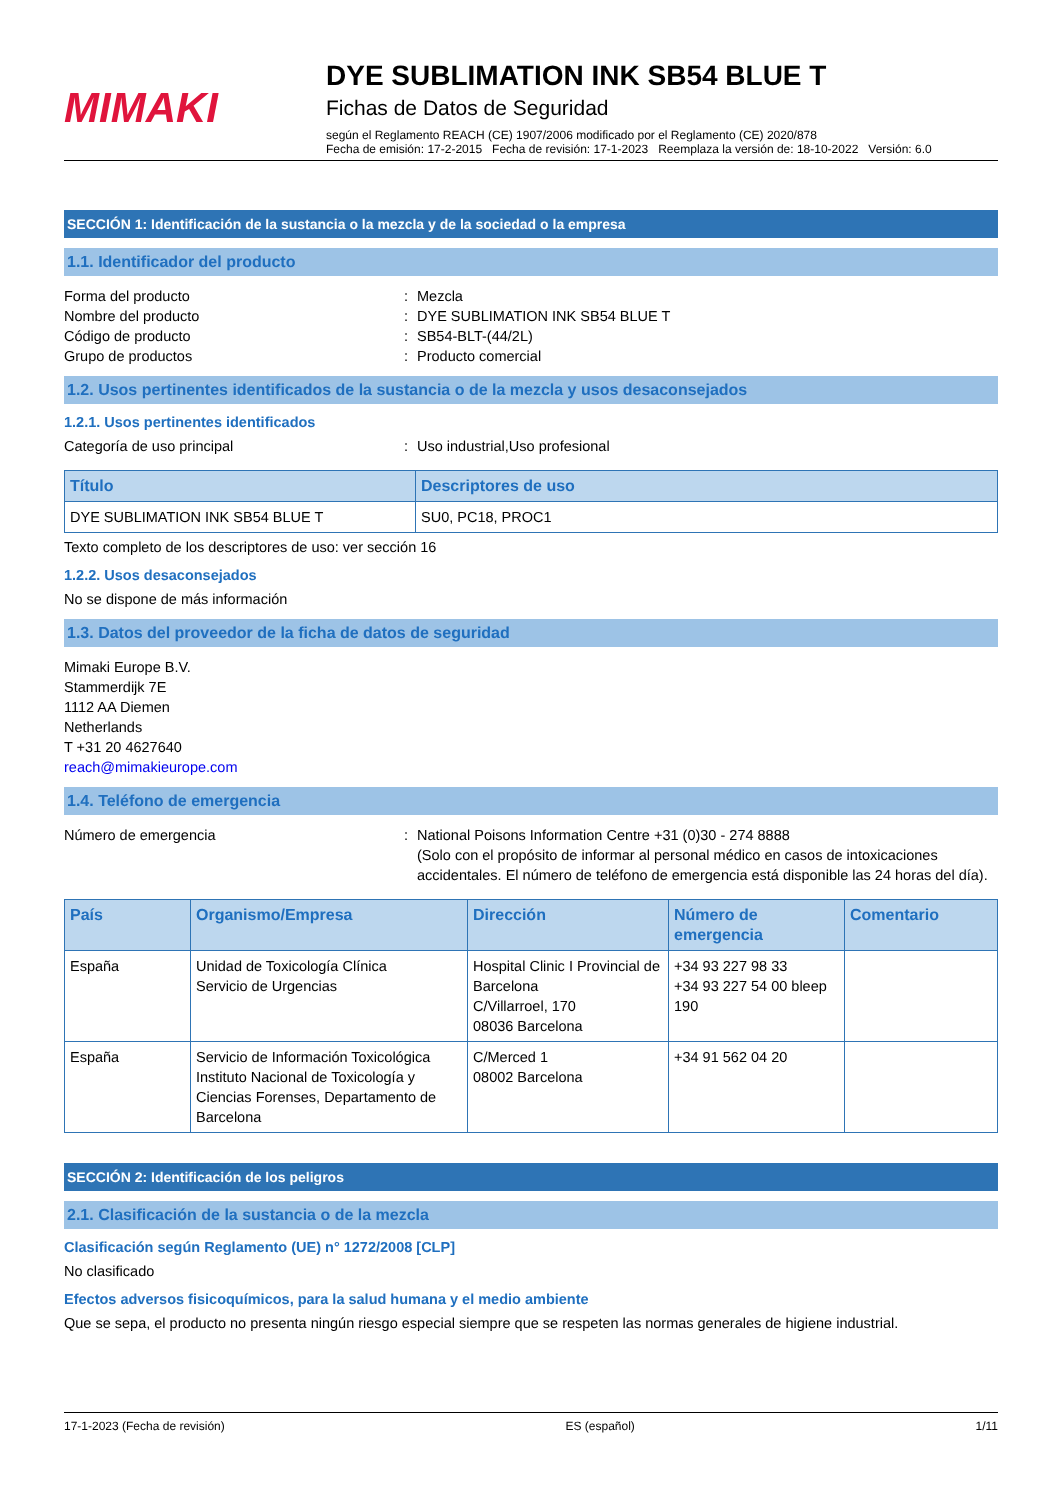MIMAKI
DYE SUBLIMATION INK SB54 BLUE T
Fichas de Datos de Seguridad
según el Reglamento REACH (CE) 1907/2006 modificado por el Reglamento (CE) 2020/878
Fecha de emisión: 17-2-2015 Fecha de revisión: 17-1-2023 Reemplaza la versión de: 18-10-2022 Versión: 6.0
SECCIÓN 1: Identificación de la sustancia o la mezcla y de la sociedad o la empresa
1.1. Identificador del producto
Forma del producto: Mezcla
Nombre del producto: DYE SUBLIMATION INK SB54 BLUE T
Código de producto: SB54-BLT-(44/2L)
Grupo de productos: Producto comercial
1.2. Usos pertinentes identificados de la sustancia o de la mezcla y usos desaconsejados
1.2.1. Usos pertinentes identificados
Categoría de uso principal: Uso industrial,Uso profesional
| Título | Descriptores de uso |
| --- | --- |
| DYE SUBLIMATION INK SB54 BLUE T | SU0, PC18, PROC1 |
Texto completo de los descriptores de uso: ver sección 16
1.2.2. Usos desaconsejados
No se dispone de más información
1.3. Datos del proveedor de la ficha de datos de seguridad
Mimaki Europe B.V.
Stammerdijk 7E
1112 AA Diemen
Netherlands
T +31 20 4627640
reach@mimakieurope.com
1.4. Teléfono de emergencia
Número de emergencia: National Poisons Information Centre +31 (0)30 - 274 8888
(Solo con el propósito de informar al personal médico en casos de intoxicaciones accidentales. El número de teléfono de emergencia está disponible las 24 horas del día).
| País | Organismo/Empresa | Dirección | Número de emergencia | Comentario |
| --- | --- | --- | --- | --- |
| España | Unidad de Toxicología Clínica Servicio de Urgencias | Hospital Clinic I Provincial de Barcelona C/Villarroel, 170 08036 Barcelona | +34 93 227 98 33 +34 93 227 54 00 bleep 190 | |
| España | Servicio de Información Toxicológica Instituto Nacional de Toxicología y Ciencias Forenses, Departamento de Barcelona | C/Merced 1 08002 Barcelona | +34 91 562 04 20 | |
SECCIÓN 2: Identificación de los peligros
2.1. Clasificación de la sustancia o de la mezcla
Clasificación según Reglamento (UE) n° 1272/2008 [CLP]
No clasificado
Efectos adversos fisicoquímicos, para la salud humana y el medio ambiente
Que se sepa, el producto no presenta ningún riesgo especial siempre que se respeten las normas generales de higiene industrial.
17-1-2023 (Fecha de revisión) ES (español) 1/11